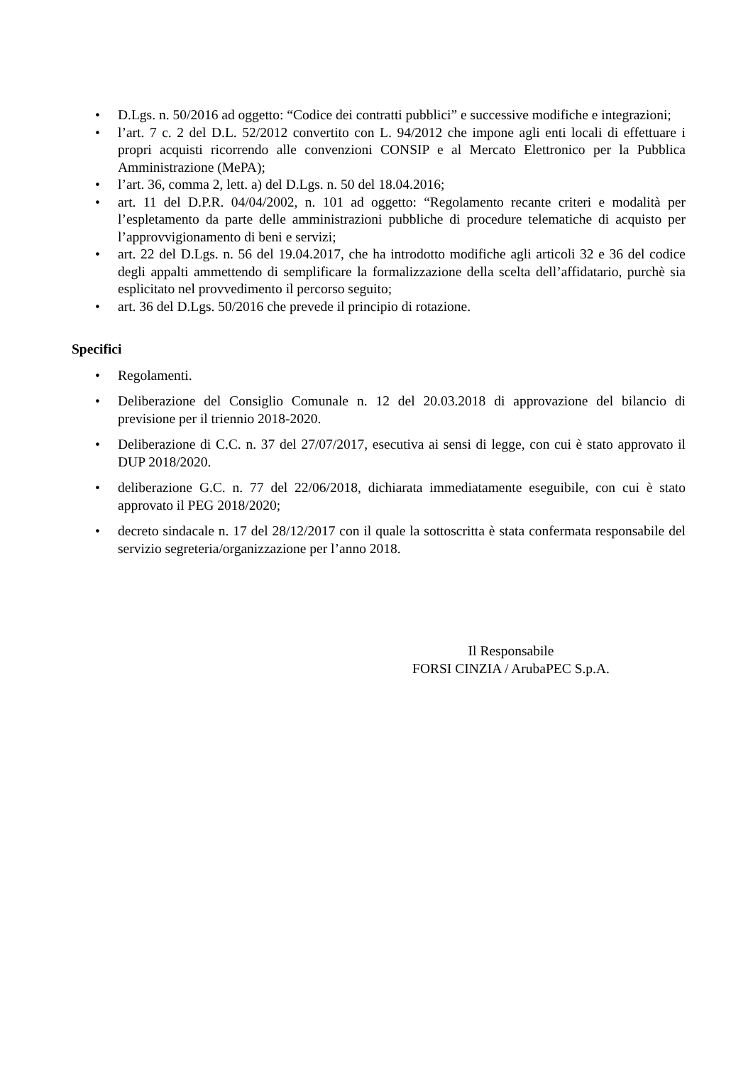• D.Lgs. n. 50/2016 ad oggetto: “Codice dei contratti pubblici” e successive modifiche e integrazioni;
• l’art. 7 c. 2 del D.L. 52/2012 convertito con L. 94/2012 che impone agli enti locali di effettuare i propri acquisti ricorrendo alle convenzioni CONSIP e al Mercato Elettronico per la Pubblica Amministrazione (MePA);
• l’art. 36, comma 2, lett. a) del D.Lgs. n. 50 del 18.04.2016;
• art. 11 del D.P.R. 04/04/2002, n. 101 ad oggetto: “Regolamento recante criteri e modalità per l’espletamento da parte delle amministrazioni pubbliche di procedure telematiche di acquisto per l’approvvigionamento di beni e servizi;
• art. 22 del D.Lgs. n. 56 del 19.04.2017, che ha introdotto modifiche agli articoli 32 e 36 del codice degli appalti ammettendo di semplificare la formalizzazione della scelta dell’affidatario, purchè sia esplicitato nel provvedimento il percorso seguito;
• art. 36 del D.Lgs. 50/2016 che prevede il principio di rotazione.
Specifici
• Regolamenti.
• Deliberazione del Consiglio Comunale n. 12 del 20.03.2018 di approvazione del bilancio di previsione per il triennio 2018-2020.
• Deliberazione di C.C. n. 37 del 27/07/2017, esecutiva ai sensi di legge, con cui è stato approvato il DUP 2018/2020.
• deliberazione G.C. n. 77 del 22/06/2018, dichiarata immediatamente eseguibile, con cui è stato approvato il PEG 2018/2020;
• decreto sindacale n. 17 del 28/12/2017 con il quale la sottoscritta è stata confermata responsabile del servizio segreteria/organizzazione per l’anno 2018.
Il Responsabile
FORSI CINZIA / ArubaPEC S.p.A.